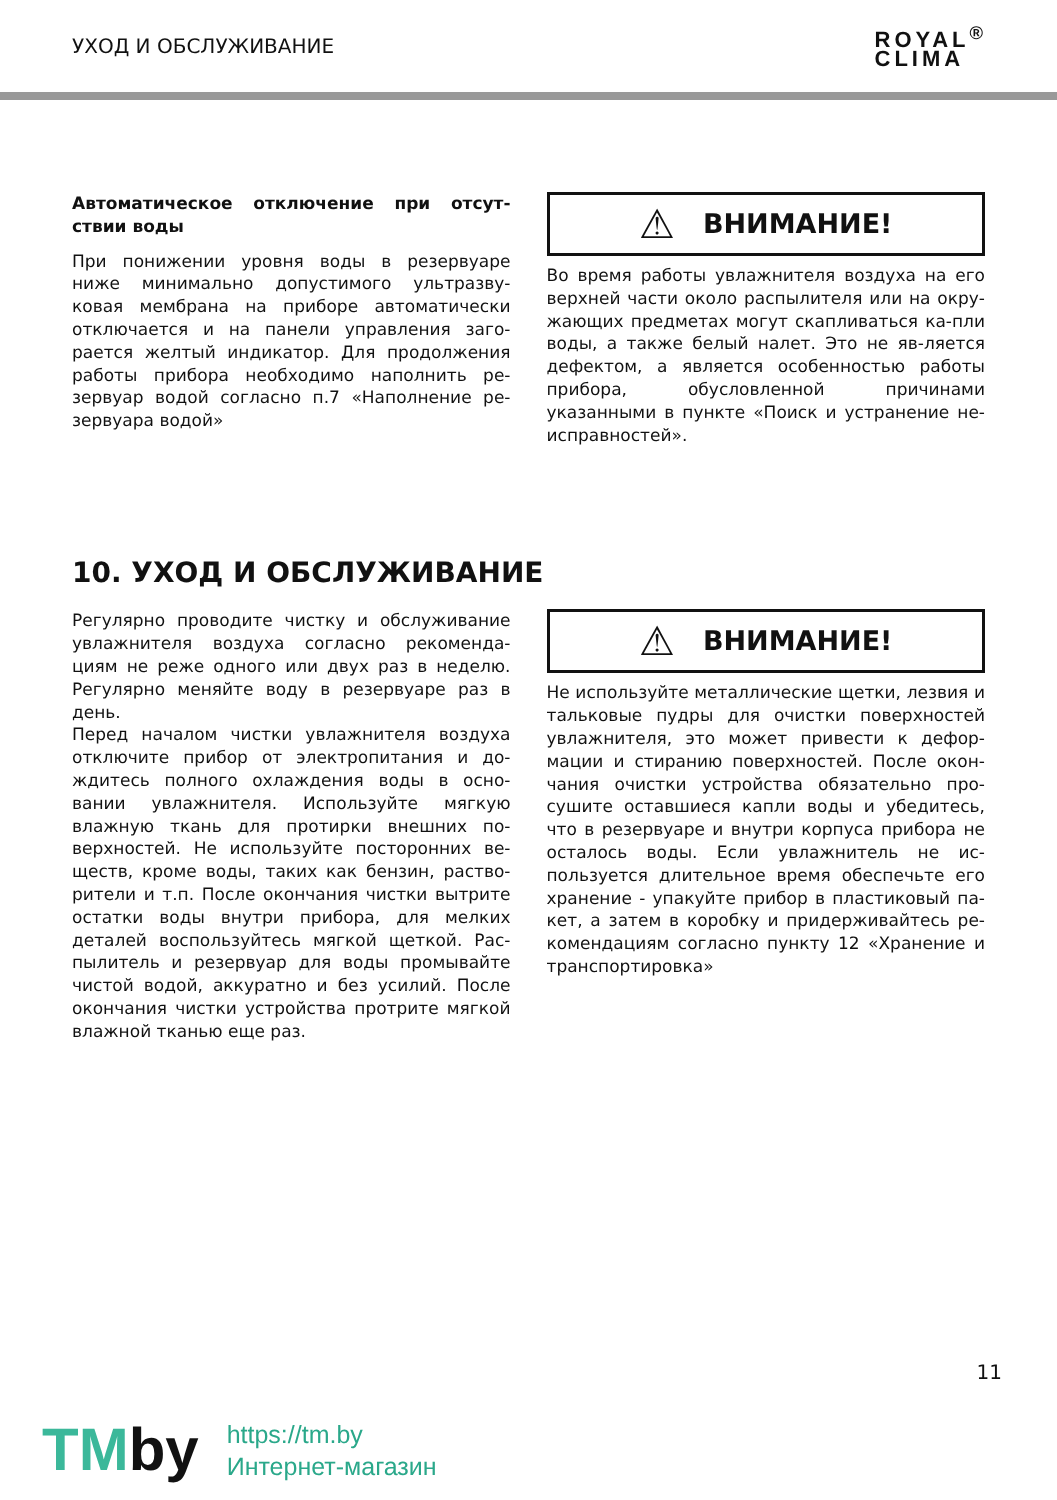УХОД И ОБСЛУЖИВАНИЕ
ROYAL<sup>®</sup>
CLIMA
Автоматическое отключение при отсут-ствии воды
При понижении уровня воды в резервуаре ниже минимально допустимого ультразву-ковая мембрана на приборе автоматически отключается и на панели управления заго-рается желтый индикатор. Для продолжения работы прибора необходимо наполнить ре-зервуар водой согласно п.7 «Наполнение ре-зервуара водой»
⚠ ВНИМАНИЕ!
Во время работы увлажнителя воздуха на его верхней части около распылителя или на окру-жающих предметах могут скапливаться ка-пли воды, а также белый налет. Это не яв-ляется дефектом, а является особенностью работы прибора, обусловленной причинами указанными в пункте «Поиск и устранение не-исправностей».
10. УХОД И ОБСЛУЖИВАНИЕ
Регулярно проводите чистку и обслуживание увлажнителя воздуха согласно рекоменда-циям не реже одного или двух раз в неделю. Регулярно меняйте воду в резервуаре раз в день.
Перед началом чистки увлажнителя воздуха отключите прибор от электропитания и до-ждитесь полного охлаждения воды в осно-вании увлажнителя. Используйте мягкую влажную ткань для протирки внешних по-верхностей. Не используйте посторонних ве-ществ, кроме воды, таких как бензин, раство-рители и т.п. После окончания чистки вытрите остатки воды внутри прибора, для мелких деталей воспользуйтесь мягкой щеткой. Рас-пылитель и резервуар для воды промывайте чистой водой, аккуратно и без усилий. После окончания чистки устройства протрите мягкой влажной тканью еще раз.
⚠ ВНИМАНИЕ!
Не используйте металлические щетки, лезвия и тальковые пудры для очистки поверхностей увлажнителя, это может привести к дефор-мации и стиранию поверхностей. После окон-чания очистки устройства обязательно про-сушите оставшиеся капли воды и убедитесь, что в резервуаре и внутри корпуса прибора не осталось воды. Если увлажнитель не ис-пользуется длительное время обеспечьте его хранение - упакуйте прибор в пластиковый па-кет, а затем в коробку и придерживайтесь ре-комендациям согласно пункту 12 «Хранение и транспортировка»
11
TMby
https://tm.by
Интернет-магазин